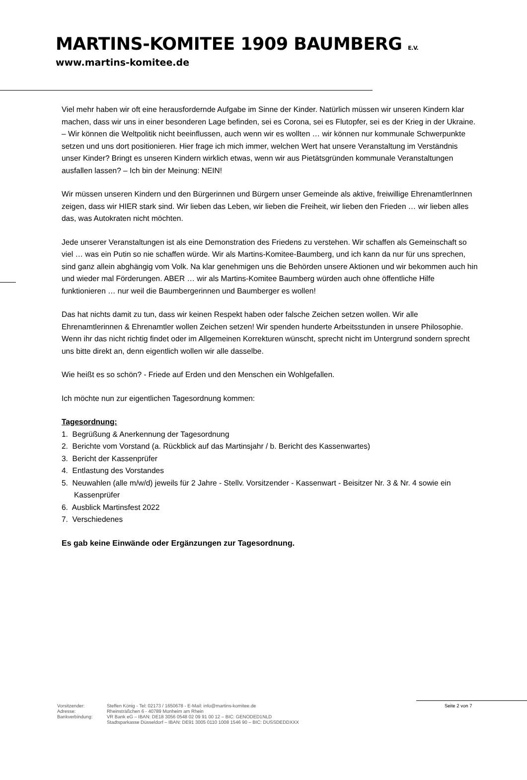MARTINS-KOMITEE 1909 BAUMBERG E.V.
www.martins-komitee.de
Viel mehr haben wir oft eine herausfordernde Aufgabe im Sinne der Kinder. Natürlich müssen wir unseren Kindern klar machen, dass wir uns in einer besonderen Lage befinden, sei es Corona, sei es Flutopfer, sei es der Krieg in der Ukraine. – Wir können die Weltpolitik nicht beeinflussen, auch wenn wir es wollten … wir können nur kommunale Schwerpunkte setzen und uns dort positionieren. Hier frage ich mich immer, welchen Wert hat unsere Veranstaltung im Verständnis unser Kinder? Bringt es unseren Kindern wirklich etwas, wenn wir aus Pietätsgründen kommunale Veranstaltungen ausfallen lassen? – Ich bin der Meinung: NEIN!
Wir müssen unseren Kindern und den Bürgerinnen und Bürgern unser Gemeinde als aktive, freiwillige EhrenamtlerInnen zeigen, dass wir HIER stark sind. Wir lieben das Leben, wir lieben die Freiheit, wir lieben den Frieden … wir lieben alles das, was Autokraten nicht möchten.
Jede unserer Veranstaltungen ist als eine Demonstration des Friedens zu verstehen. Wir schaffen als Gemeinschaft so viel … was ein Putin so nie schaffen würde. Wir als Martins-Komitee-Baumberg, und ich kann da nur für uns sprechen, sind ganz allein abghängig vom Volk. Na klar genehmigen uns die Behörden unsere Aktionen und wir bekommen auch hin und wieder mal Förderungen. ABER … wir als Martins-Komitee Baumberg würden auch ohne öffentliche Hilfe funktionieren … nur weil die Baumbergerinnen und Baumberger es wollen!
Das hat nichts damit zu tun, dass wir keinen Respekt haben oder falsche Zeichen setzen wollen. Wir alle Ehrenamtlerinnen & Ehrenamtler wollen Zeichen setzen! Wir spenden hunderte Arbeitsstunden in unsere Philosophie. Wenn ihr das nicht richtig findet oder im Allgemeinen Korrekturen wünscht, sprecht nicht im Untergrund sondern sprecht uns bitte direkt an, denn eigentlich wollen wir alle dasselbe.
Wie heißt es so schön? - Friede auf Erden und den Menschen ein Wohlgefallen.
Ich möchte nun zur eigentlichen Tagesordnung kommen:
Tagesordnung:
1. Begrüßung & Anerkennung der Tagesordnung
2. Berichte vom Vorstand (a. Rückblick auf das Martinsjahr / b. Bericht des Kassenwartes)
3. Bericht der Kassenprüfer
4. Entlastung des Vorstandes
5. Neuwahlen (alle m/w/d) jeweils für 2 Jahre - Stellv. Vorsitzender - Kassenwart - Beisitzer Nr. 3 & Nr. 4 sowie ein Kassenprüfer
6. Ausblick Martinsfest 2022
7. Verschiedenes
Es gab keine Einwände oder Ergänzungen zur Tagesordnung.
Vorsitzender:
Adresse:
Bankverbindung:
Steffen König - Tel: 02173 / 1650678 - E-Mail: info@martins-komitee.de
Rheinsträßchen 6 - 40789 Monheim am Rhein
VR Bank eG – IBAN: DE18 3056 0548 02 09 91 00 12 – BIC: GENODED1NLD
Stadtsparkasse Düsseldorf – IBAN: DE91 3005 0110 1008 1546 90 – BIC: DUSSDEDDXXX
Seite 2 von 7